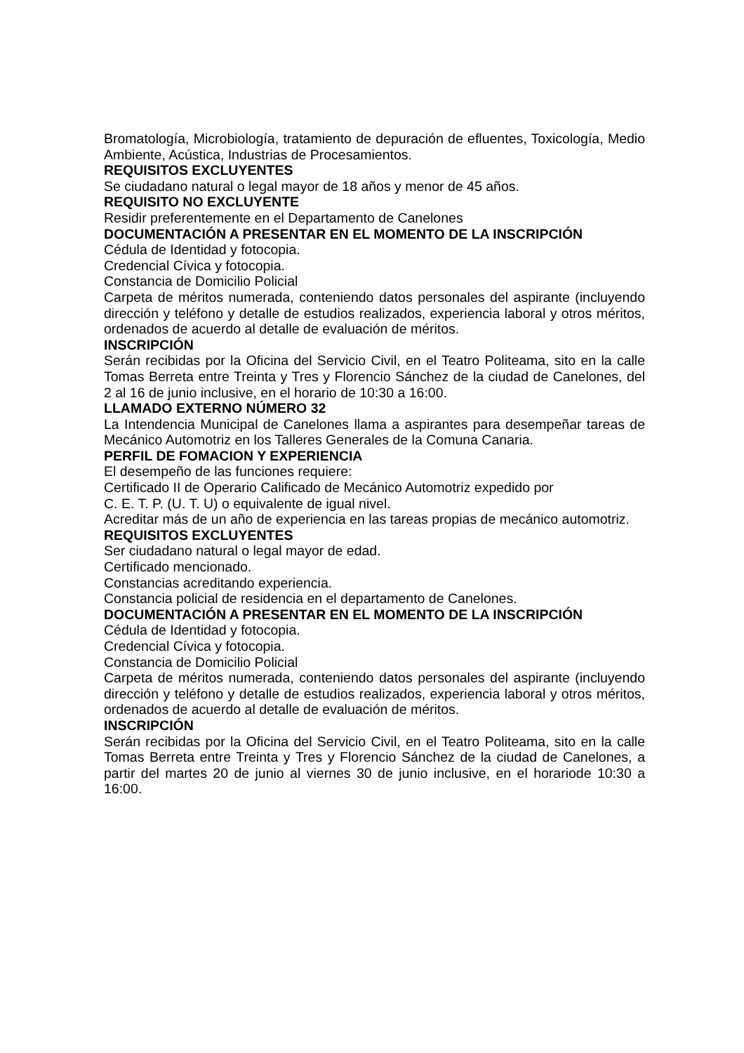Bromatología, Microbiología, tratamiento de depuración de efluentes, Toxicología, Medio Ambiente, Acústica, Industrias de Procesamientos.
REQUISITOS EXCLUYENTES
Se ciudadano natural o legal mayor de 18 años y menor de 45 años.
REQUISITO NO EXCLUYENTE
Residir preferentemente en el Departamento de Canelones
DOCUMENTACIÓN A PRESENTAR EN EL MOMENTO DE LA INSCRIPCIÓN
Cédula de Identidad y fotocopia.
Credencial Cívica y fotocopia.
Constancia de Domicilio Policial
Carpeta de méritos numerada, conteniendo datos personales del aspirante (incluyendo dirección y teléfono y detalle de estudios realizados, experiencia laboral y otros méritos, ordenados de acuerdo al detalle de evaluación de méritos.
INSCRIPCIÓN
Serán recibidas por la Oficina del Servicio Civil, en el Teatro Politeama, sito en la calle Tomas Berreta entre Treinta y Tres y Florencio Sánchez de la ciudad de Canelones, del 2 al 16 de junio inclusive, en el horario de 10:30 a 16:00.
LLAMADO EXTERNO NÚMERO 32
La Intendencia Municipal de Canelones llama a aspirantes para desempeñar tareas de Mecánico Automotriz en los Talleres Generales de la Comuna Canaria.
PERFIL DE FOMACION Y EXPERIENCIA
El desempeño de las funciones requiere:
Certificado II de Operario Calificado de Mecánico Automotriz expedido por
C. E. T. P. (U. T. U) o equivalente de igual nivel.
Acreditar más de un año de experiencia en las tareas propias de mecánico automotriz.
REQUISITOS EXCLUYENTES
Ser ciudadano natural o legal mayor de edad.
Certificado mencionado.
Constancias acreditando experiencia.
Constancia policial de residencia en el departamento de Canelones.
DOCUMENTACIÓN A PRESENTAR EN EL MOMENTO DE LA INSCRIPCIÓN
Cédula de Identidad y fotocopia.
Credencial Cívica y fotocopia.
Constancia de Domicilio Policial
Carpeta de méritos numerada, conteniendo datos personales del aspirante (incluyendo dirección y teléfono y detalle de estudios realizados, experiencia laboral y otros méritos, ordenados de acuerdo al detalle de evaluación de méritos.
INSCRIPCIÓN
Serán recibidas por la Oficina del Servicio Civil, en el Teatro Politeama, sito en la calle Tomas Berreta entre Treinta y Tres y Florencio Sánchez de la ciudad de Canelones, a partir del martes 20 de junio al viernes 30 de junio inclusive, en el horariode 10:30 a 16:00.